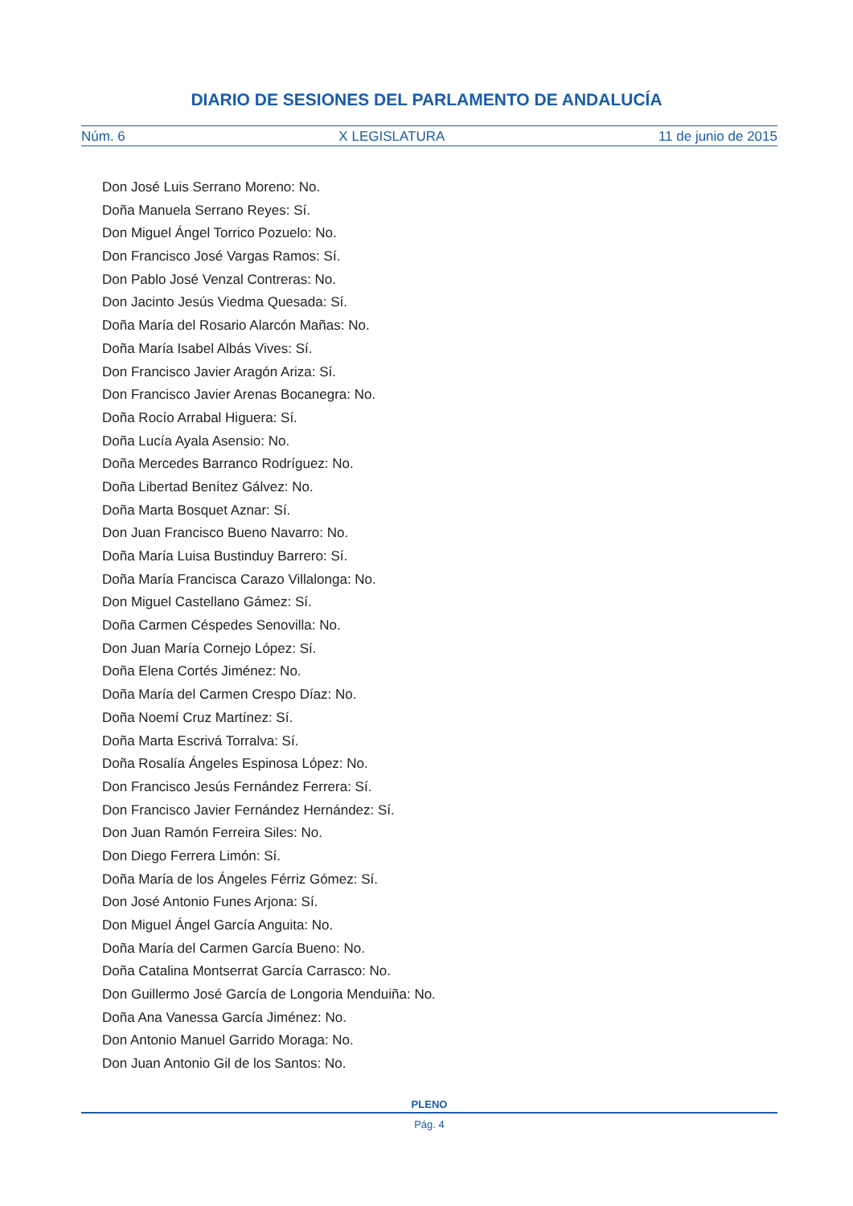DIARIO DE SESIONES DEL PARLAMENTO DE ANDALUCÍA
Núm. 6 X LEGISLATURA 11 de junio de 2015
Don José Luis Serrano Moreno: No.
Doña Manuela Serrano Reyes: Sí.
Don Miguel Ángel Torrico Pozuelo: No.
Don Francisco José Vargas Ramos: Sí.
Don Pablo José Venzal Contreras: No.
Don Jacinto Jesús Viedma Quesada: Sí.
Doña María del Rosario Alarcón Mañas: No.
Doña María Isabel Albás Vives: Sí.
Don Francisco Javier Aragón Ariza: Sí.
Don Francisco Javier Arenas Bocanegra: No.
Doña Rocío Arrabal Higuera: Sí.
Doña Lucía Ayala Asensio: No.
Doña Mercedes Barranco Rodríguez: No.
Doña Libertad Benítez Gálvez: No.
Doña Marta Bosquet Aznar: Sí.
Don Juan Francisco Bueno Navarro: No.
Doña María Luisa Bustinduy Barrero: Sí.
Doña María Francisca Carazo Villalonga: No.
Don Miguel Castellano Gámez: Sí.
Doña Carmen Céspedes Senovilla: No.
Don Juan María Cornejo López: Sí.
Doña Elena Cortés Jiménez: No.
Doña María del Carmen Crespo Díaz: No.
Doña Noemí Cruz Martínez: Sí.
Doña Marta Escrivá Torralva: Sí.
Doña Rosalía Ángeles Espinosa López: No.
Don Francisco Jesús Fernández Ferrera: Sí.
Don Francisco Javier Fernández Hernández: Sí.
Don Juan Ramón Ferreira Siles: No.
Don Diego Ferrera Limón: Sí.
Doña María de los Ángeles Férriz Gómez: Sí.
Don José Antonio Funes Arjona: Sí.
Don Miguel Ángel García Anguita: No.
Doña María del Carmen García Bueno: No.
Doña Catalina Montserrat García Carrasco: No.
Don Guillermo José García de Longoria Menduiña: No.
Doña Ana Vanessa García Jiménez: No.
Don Antonio Manuel Garrido Moraga: No.
Don Juan Antonio Gil de los Santos: No.
PLENO
Pág. 4